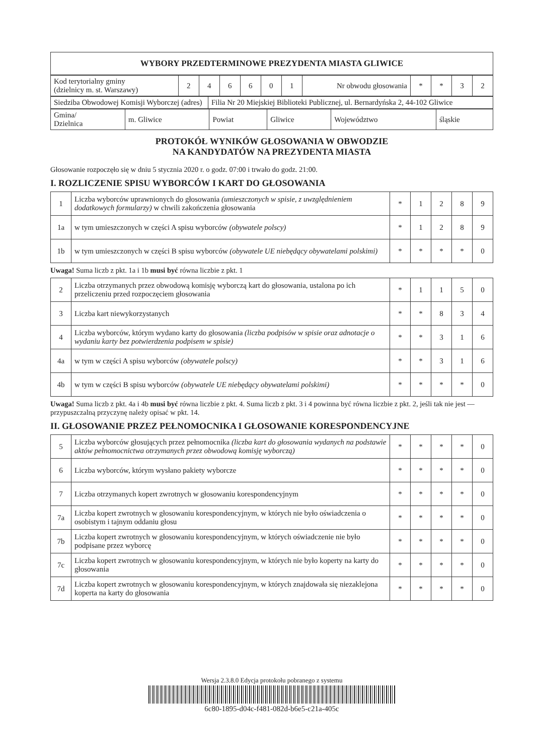| WYBORY PRZEDTERMINOWE PREZYDENTA MIASTA GLIWICE |
| Kod terytorialny gminy (dzielnicy m. st. Warszawy) | 2 | 4 | 6 | 6 | 0 | 1 | Nr obwodu głosowania | * | * | 3 | 2 |
| Siedziba Obwodowej Komisji Wyborczej (adres) | Filia Nr 20 Miejskiej Biblioteki Publicznej, ul. Bernardyńska 2, 44-102 Gliwice |
| Gmina/ Dzielnica | m. Gliwice | Powiat | Gliwice | Województwo | śląskie |
PROTOKÓŁ WYNIKÓW GŁOSOWANIA W OBWODZIE
NA KANDYDATÓW NA PREZYDENTA MIASTA
Głosowanie rozpoczęło się w dniu 5 stycznia 2020 r. o godz. 07:00 i trwało do godz. 21:00.
I. ROZLICZENIE SPISU WYBORCÓW I KART DO GŁOSOWANIA
| 1 | Liczba wyborców uprawnionych do głosowania (umieszczonych w spisie, z uwzględnieniem dodatkowych formularzy) w chwili zakończenia głosowania | * | 1 | 2 | 8 | 9 |
| 1a | w tym umieszczonych w części A spisu wyborców (obywatele polscy) | * | 1 | 2 | 8 | 9 |
| 1b | w tym umieszczonych w części B spisu wyborców (obywatele UE niebędący obywatelami polskimi) | * | * | * | * | 0 |
Uwaga! Suma liczb z pkt. 1a i 1b musi być równa liczbie z pkt. 1
| 2 | Liczba otrzymanych przez obwodową komisję wyborczą kart do głosowania, ustalona po ich przeliczeniu przed rozpoczęciem głosowania | * | 1 | 1 | 5 | 0 |
| 3 | Liczba kart niewykorzystanych | * | * | 8 | 3 | 4 |
| 4 | Liczba wyborców, którym wydano karty do głosowania (liczba podpisów w spisie oraz adnotacje o wydaniu karty bez potwierdzenia podpisem w spisie) | * | * | 3 | 1 | 6 |
| 4a | w tym w części A spisu wyborców (obywatele polscy) | * | * | 3 | 1 | 6 |
| 4b | w tym w części B spisu wyborców (obywatele UE niebędący obywatelami polskimi) | * | * | * | * | 0 |
Uwaga! Suma liczb z pkt. 4a i 4b musi być równa liczbie z pkt. 4. Suma liczb z pkt. 3 i 4 powinna być równa liczbie z pkt. 2, jeśli tak nie jest — przypuszczalną przyczynę należy opisać w pkt. 14.
II. GŁOSOWANIE PRZEZ PEŁNOMOCNIKA I GŁOSOWANIE KORESPONDENCYJNE
| 5 | Liczba wyborców głosujących przez pełnomocnika (liczba kart do głosowania wydanych na podstawie aktów pełnomocnictwa otrzymanych przez obwodową komisję wyborczą) | * | * | * | * | 0 |
| 6 | Liczba wyborców, którym wysłano pakiety wyborcze | * | * | * | * | 0 |
| 7 | Liczba otrzymanych kopert zwrotnych w głosowaniu korespondencyjnym | * | * | * | * | 0 |
| 7a | Liczba kopert zwrotnych w głosowaniu korespondencyjnym, w których nie było oświadczenia o osobistym i tajnym oddaniu głosu | * | * | * | * | 0 |
| 7b | Liczba kopert zwrotnych w głosowaniu korespondencyjnym, w których oświadczenie nie było podpisane przez wyborcę | * | * | * | * | 0 |
| 7c | Liczba kopert zwrotnych w głosowaniu korespondencyjnym, w których nie było koperty na karty do głosowania | * | * | * | * | 0 |
| 7d | Liczba kopert zwrotnych w głosowaniu korespondencyjnym, w których znajdowała się niezaklejona koperta na karty do głosowania | * | * | * | * | 0 |
Wersja 2.3.8.0 Edycja protokołu pobranego z systemu
6c80-1895-d04c-f481-082d-b6e5-c21a-405c